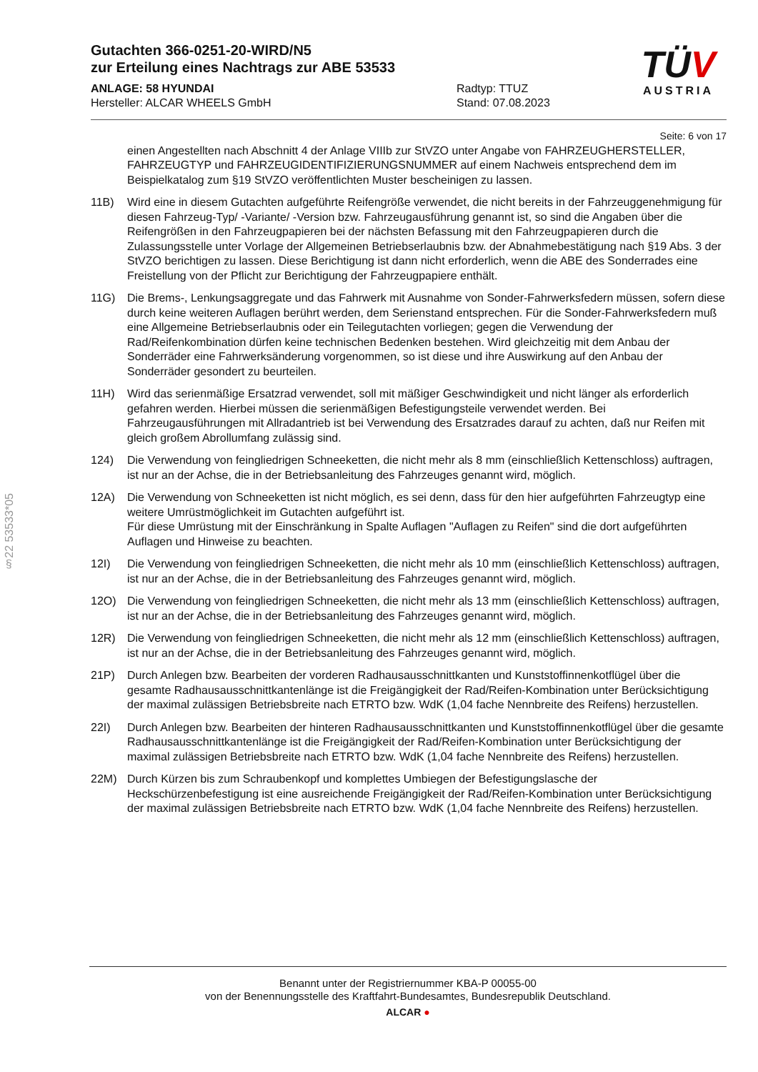Gutachten 366-0251-20-WIRD/N5
zur Erteilung eines Nachtrags zur ABE 53533
ANLAGE: 58 HYUNDAI Radtyp: TTUZ
Hersteller: ALCAR WHEELS GmbH Stand: 07.08.2023
TÜV
AUSTRIA
§22 53533*05
Seite: 6 von 17
einen Angestellten nach Abschnitt 4 der Anlage VIIIb zur StVZO unter Angabe von FAHRZEUGHERSTELLER, FAHRZEUGTYP und FAHRZEUGIDENTIFIZIERUNGSNUMMER auf einem Nachweis entsprechend dem im Beispielkatalog zum §19 StVZO veröffentlichten Muster bescheinigen zu lassen.
11B) Wird eine in diesem Gutachten aufgeführte Reifengröße verwendet, die nicht bereits in der Fahrzeuggenehmigung für diesen Fahrzeug-Typ/ -Variante/ -Version bzw. Fahrzeugausführung genannt ist, so sind die Angaben über die Reifengrößen in den Fahrzeugpapieren bei der nächsten Befassung mit den Fahrzeugpapieren durch die Zulassungsstelle unter Vorlage der Allgemeinen Betriebserlaubnis bzw. der Abnahmebestätigung nach §19 Abs. 3 der StVZO berichtigen zu lassen. Diese Berichtigung ist dann nicht erforderlich, wenn die ABE des Sonderrades eine Freistellung von der Pflicht zur Berichtigung der Fahrzeugpapiere enthält.
11G) Die Brems-, Lenkungsaggregate und das Fahrwerk mit Ausnahme von Sonder-Fahrwerksfedern müssen, sofern diese durch keine weiteren Auflagen berührt werden, dem Serienstand entsprechen. Für die Sonder-Fahrwerksfedern muß eine Allgemeine Betriebserlaubnis oder ein Teilegutachten vorliegen; gegen die Verwendung der Rad/Reifenkombination dürfen keine technischen Bedenken bestehen. Wird gleichzeitig mit dem Anbau der Sonderräder eine Fahrwerksänderung vorgenommen, so ist diese und ihre Auswirkung auf den Anbau der Sonderräder gesondert zu beurteilen.
11H) Wird das serienmäßige Ersatzrad verwendet, soll mit mäßiger Geschwindigkeit und nicht länger als erforderlich gefahren werden. Hierbei müssen die serienmäßigen Befestigungsteile verwendet werden. Bei Fahrzeugausführungen mit Allradantrieb ist bei Verwendung des Ersatzrades darauf zu achten, daß nur Reifen mit gleich großem Abrollumfang zulässig sind.
124) Die Verwendung von feingliedrigen Schneeketten, die nicht mehr als 8 mm (einschließlich Kettenschloss) auftragen, ist nur an der Achse, die in der Betriebsanleitung des Fahrzeuges genannt wird, möglich.
12A) Die Verwendung von Schneeketten ist nicht möglich, es sei denn, dass für den hier aufgeführten Fahrzeugtyp eine weitere Umrüstmöglichkeit im Gutachten aufgeführt ist.
Für diese Umrüstung mit der Einschränkung in Spalte Auflagen "Auflagen zu Reifen" sind die dort aufgeführten Auflagen und Hinweise zu beachten.
12I) Die Verwendung von feingliedrigen Schneeketten, die nicht mehr als 10 mm (einschließlich Kettenschloss) auftragen, ist nur an der Achse, die in der Betriebsanleitung des Fahrzeuges genannt wird, möglich.
12O) Die Verwendung von feingliedrigen Schneeketten, die nicht mehr als 13 mm (einschließlich Kettenschloss) auftragen, ist nur an der Achse, die in der Betriebsanleitung des Fahrzeuges genannt wird, möglich.
12R) Die Verwendung von feingliedrigen Schneeketten, die nicht mehr als 12 mm (einschließlich Kettenschloss) auftragen, ist nur an der Achse, die in der Betriebsanleitung des Fahrzeuges genannt wird, möglich.
21P) Durch Anlegen bzw. Bearbeiten der vorderen Radhausausschnittkanten und Kunststoffinnenkotflügel über die gesamte Radhausausschnittkantenlänge ist die Freigängigkeit der Rad/Reifen-Kombination unter Berücksichtigung der maximal zulässigen Betriebsbreite nach ETRTO bzw. WdK (1,04 fache Nennbreite des Reifens) herzustellen.
22I) Durch Anlegen bzw. Bearbeiten der hinteren Radhausausschnittkanten und Kunststoffinnenkotflügel über die gesamte Radhausausschnittkantenlänge ist die Freigängigkeit der Rad/Reifen-Kombination unter Berücksichtigung der maximal zulässigen Betriebsbreite nach ETRTO bzw. WdK (1,04 fache Nennbreite des Reifens) herzustellen.
22M) Durch Kürzen bis zum Schraubenkopf und komplettes Umbiegen der Befestigungslasche der Heckschürzenbefestigung ist eine ausreichende Freigängigkeit der Rad/Reifen-Kombination unter Berücksichtigung der maximal zulässigen Betriebsbreite nach ETRTO bzw. WdK (1,04 fache Nennbreite des Reifens) herzustellen.
Benannt unter der Registriernummer KBA-P 00055-00
von der Benennungsstelle des Kraftfahrt-Bundesamtes, Bundesrepublik Deutschland.
ALCAR ●